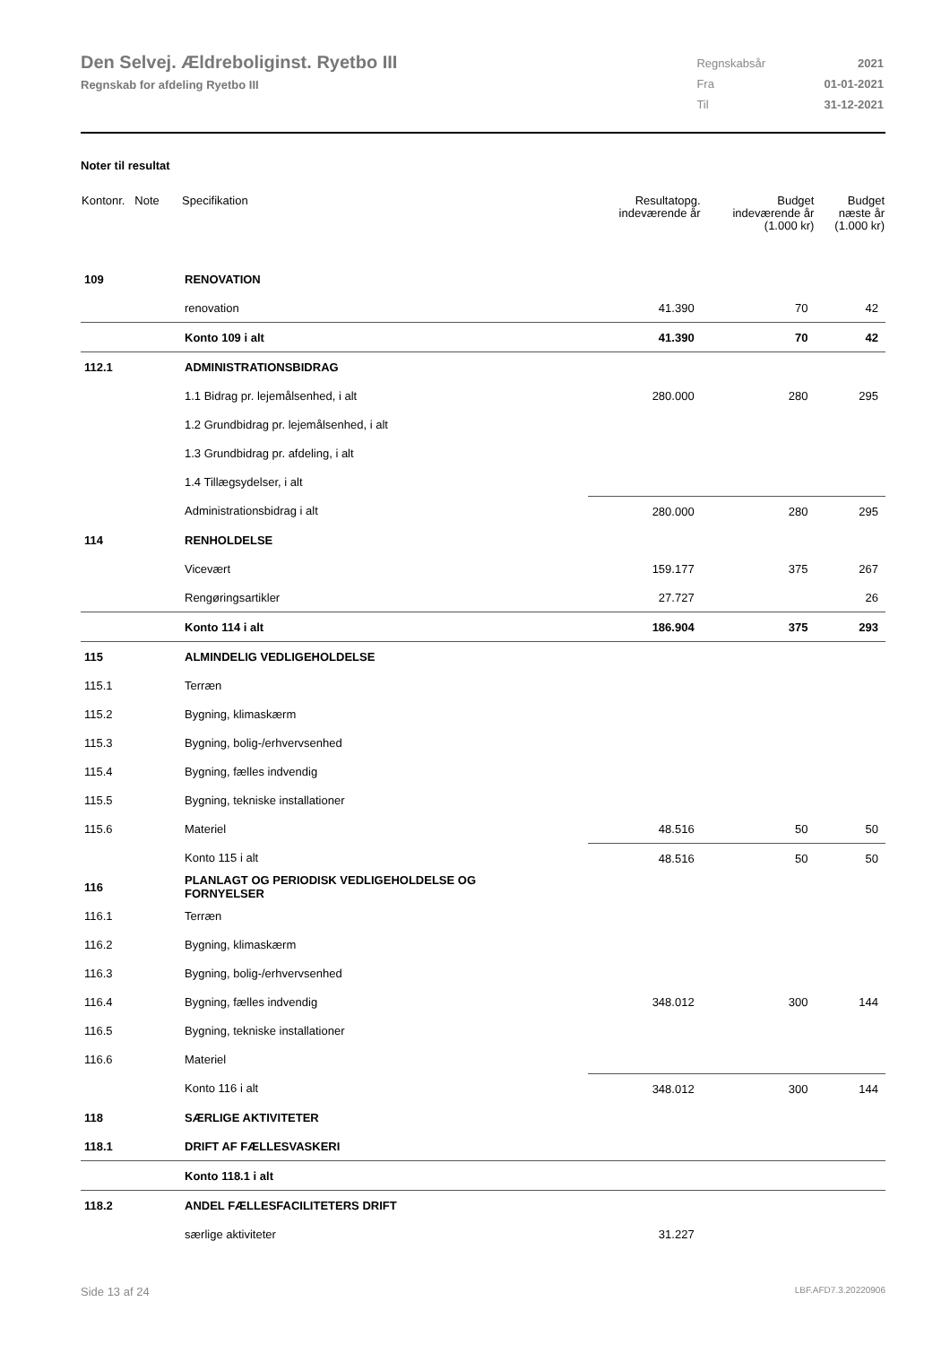Den Selvej. Ældreboliginst. Ryetbo III
Regnskab for afdeling Ryetbo III
| Regnskabsår | 2021 |
| Fra | 01-01-2021 |
| Til | 31-12-2021 |
Noter til resultat
| Kontonr. Note | Specifikation | Resultatopg. indeværende år | Budget indeværende år (1.000 kr) | Budget næste år (1.000 kr) |
| --- | --- | --- | --- | --- |
| 109 | RENOVATION | | | |
| | renovation | 41.390 | 70 | 42 |
| | Konto 109 i alt | 41.390 | 70 | 42 |
| 112.1 | ADMINISTRATIONSBIDRAG | | | |
| | 1.1 Bidrag pr. lejemålsenhed, i alt | 280.000 | 280 | 295 |
| | 1.2 Grundbidrag pr. lejemålsenhed, i alt | | | |
| | 1.3 Grundbidrag pr. afdeling, i alt | | | |
| | 1.4 Tillægsydelser, i alt | | | |
| | Administrationsbidrag i alt | 280.000 | 280 | 295 |
| 114 | RENHOLDELSE | | | |
| | Vicevært | 159.177 | 375 | 267 |
| | Rengøringsartikler | 27.727 | | 26 |
| | Konto 114 i alt | 186.904 | 375 | 293 |
| 115 | ALMINDELIG VEDLIGEHOLDELSE | | | |
| 115.1 | Terræn | | | |
| 115.2 | Bygning, klimaskærm | | | |
| 115.3 | Bygning, bolig-/erhvervsenhed | | | |
| 115.4 | Bygning, fælles indvendig | | | |
| 115.5 | Bygning, tekniske installationer | | | |
| 115.6 | Materiel | 48.516 | 50 | 50 |
| | Konto 115 i alt | 48.516 | 50 | 50 |
| 116 | PLANLAGT OG PERIODISK VEDLIGEHOLDELSE OG FORNYELSER | | | |
| 116.1 | Terræn | | | |
| 116.2 | Bygning, klimaskærm | | | |
| 116.3 | Bygning, bolig-/erhvervsenhed | | | |
| 116.4 | Bygning, fælles indvendig | 348.012 | 300 | 144 |
| 116.5 | Bygning, tekniske installationer | | | |
| 116.6 | Materiel | | | |
| | Konto 116 i alt | 348.012 | 300 | 144 |
| 118 | SÆRLIGE AKTIVITETER | | | |
| 118.1 | DRIFT AF FÆLLESVASKERI | | | |
| | Konto 118.1 i alt | | | |
| 118.2 | ANDEL FÆLLESFACILITETERS DRIFT | | | |
| | særlige aktiviteter | 31.227 | | |
Side 13 af 24 LBF.AFD7.3.20220906